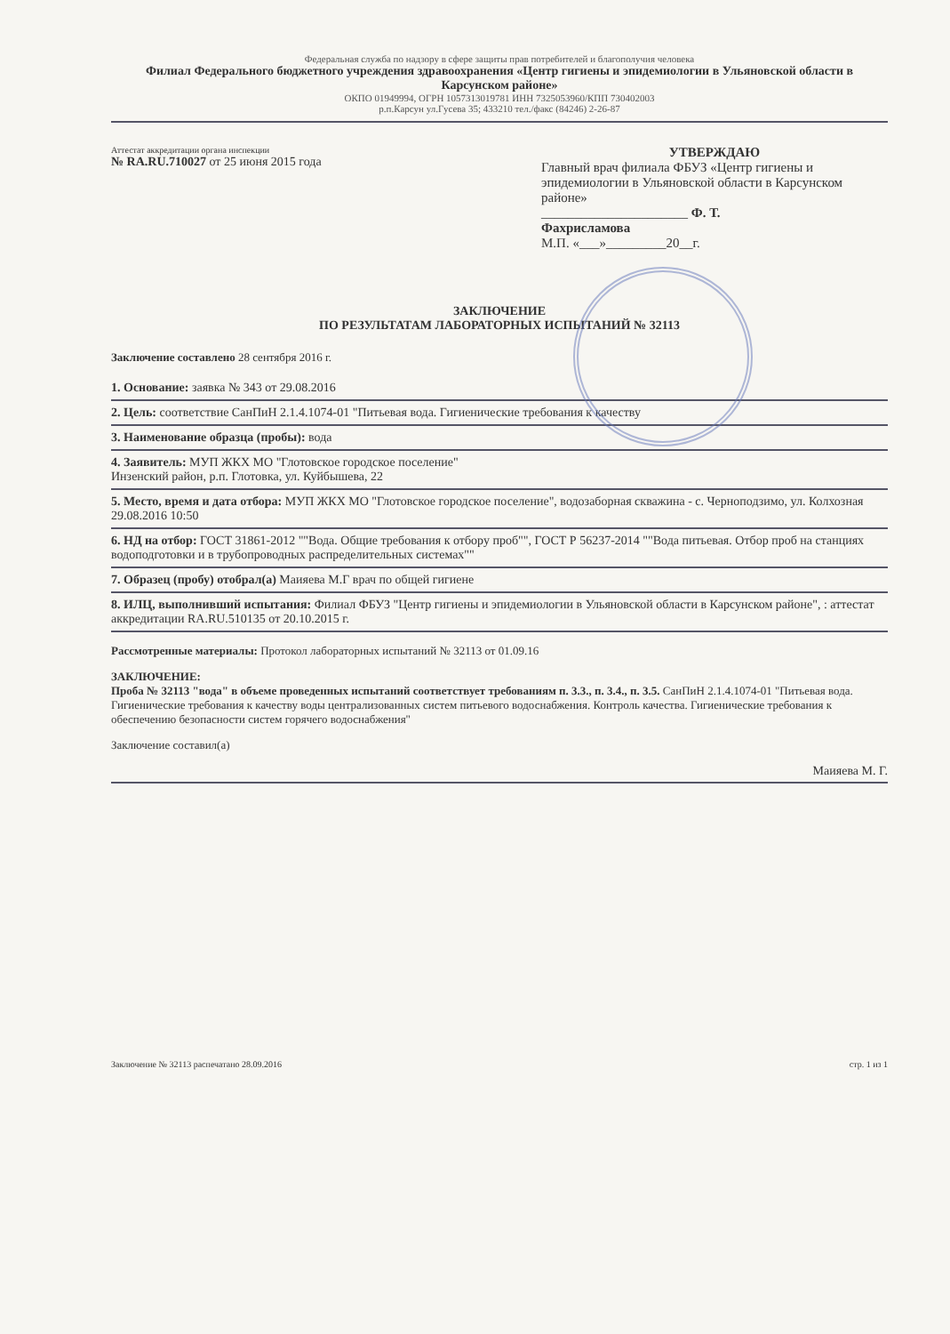Федеральная служба по надзору в сфере защиты прав потребителей и благополучия человека
Филиал Федерального бюджетного учреждения здравоохранения «Центр гигиены и эпидемиологии в Ульяновской области в Карсунском районе»
ОКПО 01949994, ОГРН 1057313019781 ИНН 7325053960/КПП 730402003
р.п.Карсун ул.Гусева 35; 433210 тел./факс (84246) 2-26-87
Аттестат аккредитации органа инспекции
№ RA.RU.710027 от 25 июня 2015 года
УТВЕРЖДАЮ
Главный врач филиала ФБУЗ «Центр гигиены и эпидемиологии в Ульяновской области в Карсунском районе»
______________________ Ф. Т.
Фахрисламова
М.П. «___»_________20__г.
ЗАКЛЮЧЕНИЕ
ПО РЕЗУЛЬТАТАМ ЛАБОРАТОРНЫХ ИСПЫТАНИЙ № 32113
Заключение составлено 28 сентября 2016 г.
1. Основание: заявка № 343 от 29.08.2016
2. Цель: соответствие СанПиН 2.1.4.1074-01 "Питьевая вода. Гигиенические требования к качеству
3. Наименование образца (пробы): вода
4. Заявитель: МУП ЖКХ МО "Глотовское городское поселение"
Инзенский район, р.п. Глотовка, ул. Куйбышева, 22
5. Место, время и дата отбора: МУП ЖКХ МО "Глотовское городское поселение", водозаборная скважина - с. Черноподзимо, ул. Колхозная
29.08.2016 10:50
6. НД на отбор: ГОСТ 31861-2012 ""Вода. Общие требования к отбору проб"", ГОСТ Р 56237-2014 ""Вода питьевая. Отбор проб на станциях водоподготовки и в трубопроводных распределительных системах""
7. Образец (пробу) отобрал(а) Маияева М.Г врач по общей гигиене
8. ИЛЦ, выполнивший испытания: Филиал ФБУЗ "Центр гигиены и эпидемиологии в Ульяновской области в Карсунском районе", : аттестат аккредитации RA.RU.510135 от 20.10.2015 г.
Рассмотренные материалы: Протокол лабораторных испытаний № 32113 от 01.09.16
ЗАКЛЮЧЕНИЕ:
Проба № 32113 "вода" в объеме проведенных испытаний соответствует требованиям п. 3.3., п. 3.4., п. 3.5. СанПиН 2.1.4.1074-01 "Питьевая вода. Гигиенические требования к качеству воды централизованных систем питьевого водоснабжения. Контроль качества. Гигиенические требования к обеспечению безопасности систем горячего водоснабжения"
Заключение составил(а)
Маияева М. Г.
Заключение № 32113 распечатано 28.09.2016 стр. 1 из 1